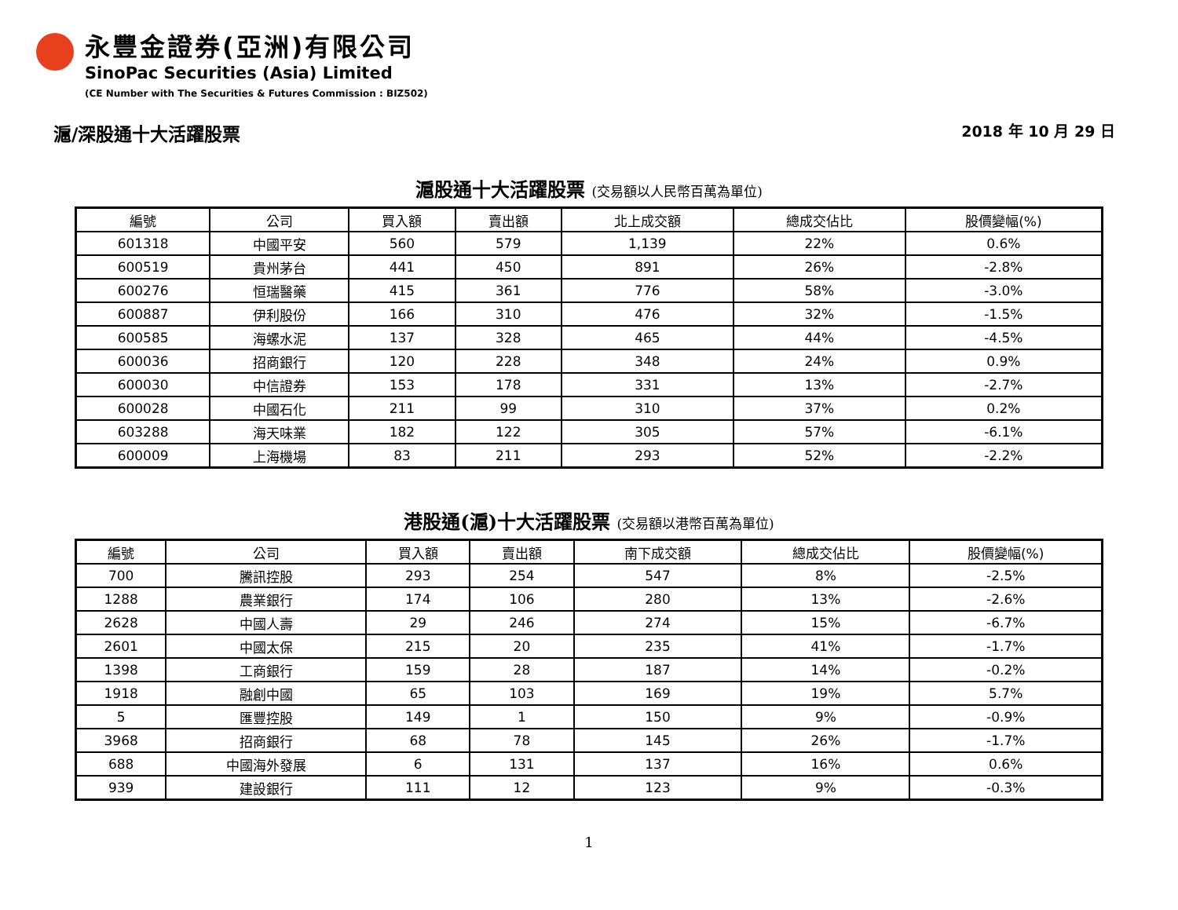永豐金證券(亞洲)有限公司
SinoPac Securities (Asia) Limited
(CE Number with The Securities & Futures Commission : BIZ502)
滬/深股通十大活躍股票
2018 年 10 月 29 日
滬股通十大活躍股票 (交易額以人民幣百萬為單位)
| 編號 | 公司 | 買入額 | 賣出額 | 北上成交額 | 總成交佔比 | 股價變幅(%) |
| --- | --- | --- | --- | --- | --- | --- |
| 601318 | 中國平安 | 560 | 579 | 1,139 | 22% | 0.6% |
| 600519 | 貴州茅台 | 441 | 450 | 891 | 26% | -2.8% |
| 600276 | 恒瑞醫藥 | 415 | 361 | 776 | 58% | -3.0% |
| 600887 | 伊利股份 | 166 | 310 | 476 | 32% | -1.5% |
| 600585 | 海螺水泥 | 137 | 328 | 465 | 44% | -4.5% |
| 600036 | 招商銀行 | 120 | 228 | 348 | 24% | 0.9% |
| 600030 | 中信證券 | 153 | 178 | 331 | 13% | -2.7% |
| 600028 | 中國石化 | 211 | 99 | 310 | 37% | 0.2% |
| 603288 | 海天味業 | 182 | 122 | 305 | 57% | -6.1% |
| 600009 | 上海機場 | 83 | 211 | 293 | 52% | -2.2% |
港股通(滬)十大活躍股票 (交易額以港幣百萬為單位)
| 編號 | 公司 | 買入額 | 賣出額 | 南下成交額 | 總成交佔比 | 股價變幅(%) |
| --- | --- | --- | --- | --- | --- | --- |
| 700 | 騰訊控股 | 293 | 254 | 547 | 8% | -2.5% |
| 1288 | 農業銀行 | 174 | 106 | 280 | 13% | -2.6% |
| 2628 | 中國人壽 | 29 | 246 | 274 | 15% | -6.7% |
| 2601 | 中國太保 | 215 | 20 | 235 | 41% | -1.7% |
| 1398 | 工商銀行 | 159 | 28 | 187 | 14% | -0.2% |
| 1918 | 融創中國 | 65 | 103 | 169 | 19% | 5.7% |
| 5 | 匯豐控股 | 149 | 1 | 150 | 9% | -0.9% |
| 3968 | 招商銀行 | 68 | 78 | 145 | 26% | -1.7% |
| 688 | 中國海外發展 | 6 | 131 | 137 | 16% | 0.6% |
| 939 | 建設銀行 | 111 | 12 | 123 | 9% | -0.3% |
1